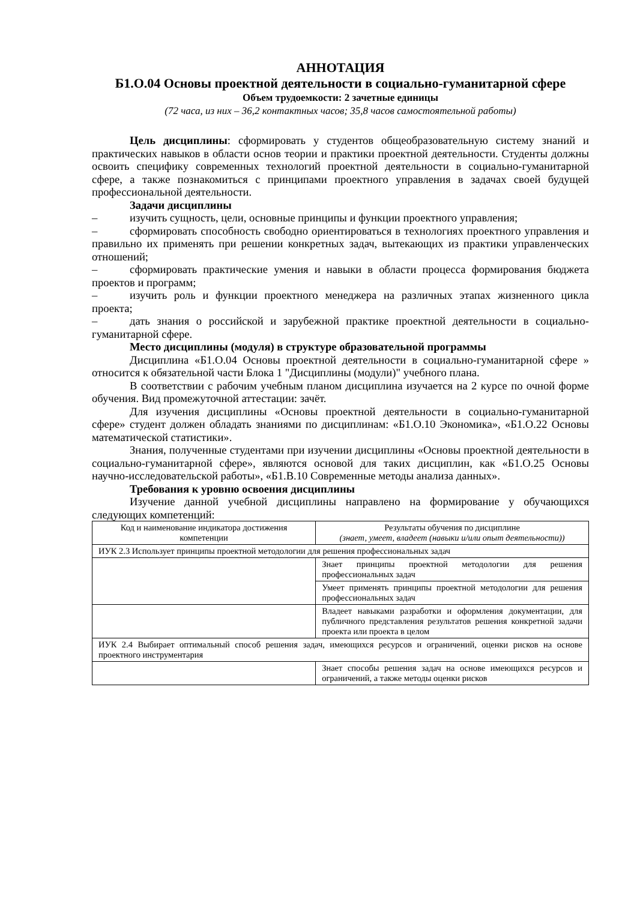АННОТАЦИЯ
Б1.О.04 Основы проектной деятельности в социально-гуманитарной сфере
Объем трудоемкости: 2 зачетные единицы
(72 часа, из них – 36,2 контактных часов; 35,8 часов самостоятельной работы)
Цель дисциплины: сформировать у студентов общеобразовательную систему знаний и практических навыков в области основ теории и практики проектной деятельности. Студенты должны освоить специфику современных технологий проектной деятельности в социально-гуманитарной сфере, а также познакомиться с принципами проектного управления в задачах своей будущей профессиональной деятельности.
Задачи дисциплины
– изучить сущность, цели, основные принципы и функции проектного управления;
– сформировать способность свободно ориентироваться в технологиях проектного управления и правильно их применять при решении конкретных задач, вытекающих из практики управленческих отношений;
– сформировать практические умения и навыки в области процесса формирования бюджета проектов и программ;
– изучить роль и функции проектного менеджера на различных этапах жизненного цикла проекта;
– дать знания о российской и зарубежной практике проектной деятельности в социально-гуманитарной сфере.
Место дисциплины (модуля) в структуре образовательной программы
Дисциплина «Б1.О.04 Основы проектной деятельности в социально-гуманитарной сфере » относится к обязательной части Блока 1 "Дисциплины (модули)" учебного плана.
В соответствии с рабочим учебным планом дисциплина изучается на 2 курсе по очной форме обучения. Вид промежуточной аттестации: зачёт.
Для изучения дисциплины «Основы проектной деятельности в социально-гуманитарной сфере» студент должен обладать знаниями по дисциплинам: «Б1.О.10 Экономика», «Б1.О.22 Основы математической статистики».
Знания, полученные студентами при изучении дисциплины «Основы проектной деятельности в социально-гуманитарной сфере», являются основой для таких дисциплин, как «Б1.О.25 Основы научно-исследовательской работы», «Б1.В.10 Современные методы анализа данных».
Требования к уровню освоения дисциплины
Изучение данной учебной дисциплины направлено на формирование у обучающихся следующих компетенций:
| Код и наименование индикатора достижения компетенции | Результаты обучения по дисциплине (знает, умеет, владеет (навыки и/или опыт деятельности)) |
| ИУК 2.3 Использует принципы проектной методологии для решения профессиональных задач | |
| | Знает принципы проектной методологии для решения профессиональных задач |
| | Умеет применять принципы проектной методологии для решения профессиональных задач |
| | Владеет навыками разработки и оформления документации, для публичного представления результатов решения конкретной задачи проекта или проекта в целом |
| ИУК 2.4 Выбирает оптимальный способ решения задач, имеющихся ресурсов и ограничений, оценки рисков на основе проектного инструментария | |
| | Знает способы решения задач на основе имеющихся ресурсов и ограничений, а также методы оценки рисков |